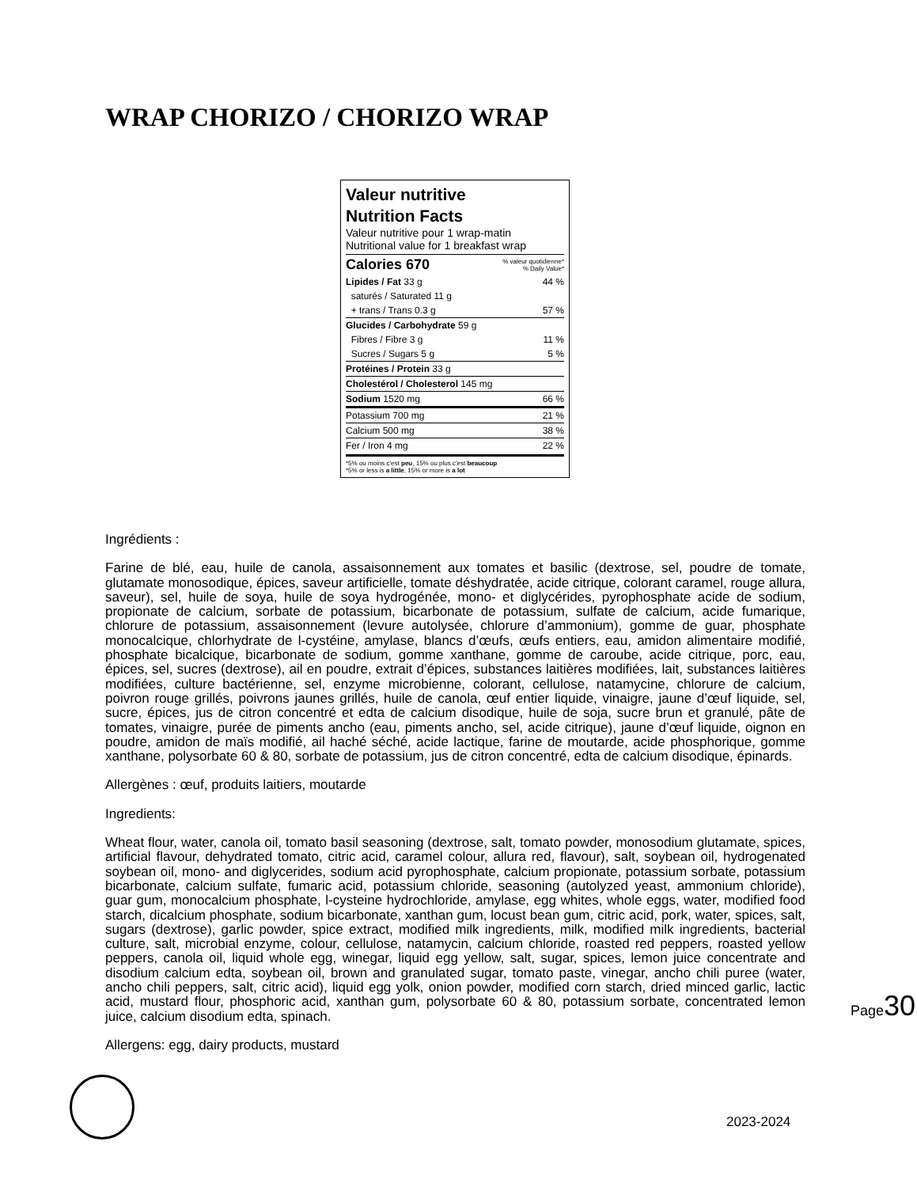WRAP CHORIZO / CHORIZO WRAP
Valeur nutritive
Nutrition Facts
Valeur nutritive pour 1 wrap-matin
Nutritional value for 1 breakfast wrap
| Calories 670 | % valeur quotidienne* % Daily Value* |
| Lipides / Fat 33 g | 44 % |
| saturés / Saturated 11 g | |
| + trans / Trans 0.3 g | 57 % |
| Glucides / Carbohydrate 59 g | |
| Fibres / Fibre 3 g | 11 % |
| Sucres / Sugars 5 g | 5 % |
| Protéines / Protein 33 g | |
| Cholestérol / Cholesterol 145 mg | |
| Sodium 1520 mg | 66 % |
| Potassium 700 mg | 21 % |
| Calcium 500 mg | 38 % |
| Fer / Iron 4 mg | 22 % |
*5% ou moins c'est peu, 15% ou plus c'est beaucoup
*5% or less is a little, 15% or more is a lot
Ingrédients :
Farine de blé, eau, huile de canola, assaisonnement aux tomates et basilic (dextrose, sel, poudre de tomate, glutamate monosodique, épices, saveur artificielle, tomate déshydratée, acide citrique, colorant caramel, rouge allura, saveur), sel, huile de soya, huile de soya hydrogénée, mono- et diglycérides, pyrophosphate acide de sodium, propionate de calcium, sorbate de potassium, bicarbonate de potassium, sulfate de calcium, acide fumarique, chlorure de potassium, assaisonnement (levure autolysée, chlorure d’ammonium), gomme de guar, phosphate monocalcique, chlorhydrate de l-cystéine, amylase, blancs d’œufs, œufs entiers, eau, amidon alimentaire modifié, phosphate bicalcique, bicarbonate de sodium, gomme xanthane, gomme de caroube, acide citrique, porc, eau, épices, sel, sucres (dextrose), ail en poudre, extrait d’épices, substances laitières modifiées, lait, substances laitières modifiées, culture bactérienne, sel, enzyme microbienne, colorant, cellulose, natamycine, chlorure de calcium, poivron rouge grillés, poivrons jaunes grillés, huile de canola, œuf entier liquide, vinaigre, jaune d’œuf liquide, sel, sucre, épices, jus de citron concentré et edta de calcium disodique, huile de soja, sucre brun et granulé, pâte de tomates, vinaigre, purée de piments ancho (eau, piments ancho, sel, acide citrique), jaune d’œuf liquide, oignon en poudre, amidon de maïs modifié, ail haché séché, acide lactique, farine de moutarde, acide phosphorique, gomme xanthane, polysorbate 60 & 80, sorbate de potassium, jus de citron concentré, edta de calcium disodique, épinards.
Allergènes : œuf, produits laitiers, moutarde
Ingredients:
Wheat flour, water, canola oil, tomato basil seasoning (dextrose, salt, tomato powder, monosodium glutamate, spices, artificial flavour, dehydrated tomato, citric acid, caramel colour, allura red, flavour), salt, soybean oil, hydrogenated soybean oil, mono- and diglycerides, sodium acid pyrophosphate, calcium propionate, potassium sorbate, potassium bicarbonate, calcium sulfate, fumaric acid, potassium chloride, seasoning (autolyzed yeast, ammonium chloride), guar gum, monocalcium phosphate, l-cysteine hydrochloride, amylase, egg whites, whole eggs, water, modified food starch, dicalcium phosphate, sodium bicarbonate, xanthan gum, locust bean gum, citric acid, pork, water, spices, salt, sugars (dextrose), garlic powder, spice extract, modified milk ingredients, milk, modified milk ingredients, bacterial culture, salt, microbial enzyme, colour, cellulose, natamycin, calcium chloride, roasted red peppers, roasted yellow peppers, canola oil, liquid whole egg, winegar, liquid egg yellow, salt, sugar, spices, lemon juice concentrate and disodium calcium edta, soybean oil, brown and granulated sugar, tomato paste, vinegar, ancho chili puree (water, ancho chili peppers, salt, citric acid), liquid egg yolk, onion powder, modified corn starch, dried minced garlic, lactic acid, mustard flour, phosphoric acid, xanthan gum, polysorbate 60 & 80, potassium sorbate, concentrated lemon juice, calcium disodium edta, spinach.
Allergens: egg, dairy products, mustard
Page30
2023-2024